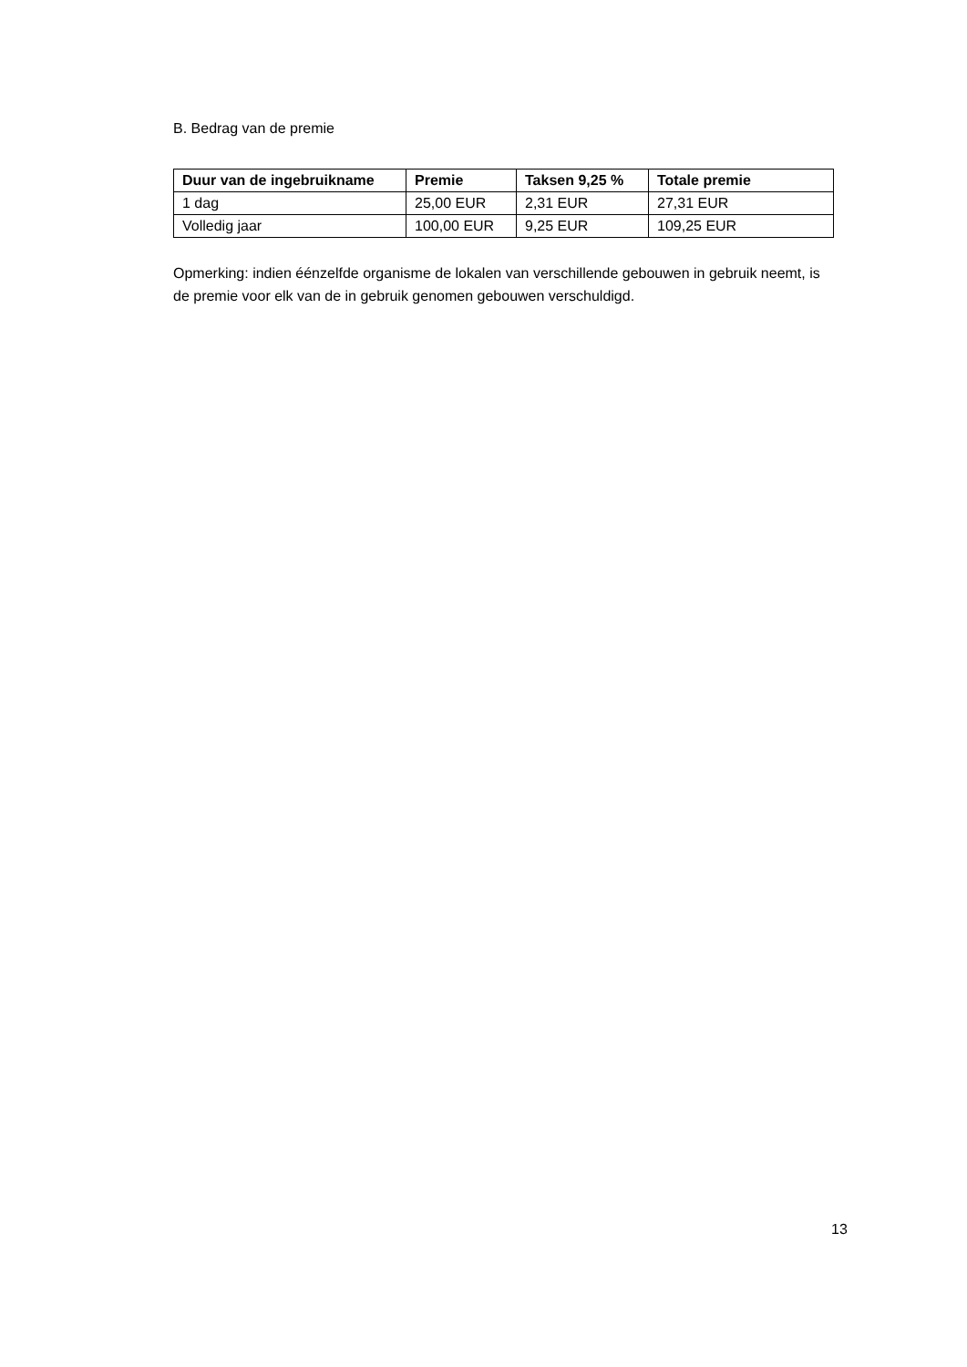B. Bedrag van de premie
| Duur van de ingebruikname | Premie | Taksen 9,25 % | Totale premie |
| --- | --- | --- | --- |
| 1 dag | 25,00 EUR | 2,31 EUR | 27,31 EUR |
| Volledig jaar | 100,00 EUR | 9,25 EUR | 109,25 EUR |
Opmerking: indien éénzelfde organisme de lokalen van verschillende gebouwen in gebruik neemt, is de premie voor elk van de in gebruik genomen gebouwen verschuldigd.
13